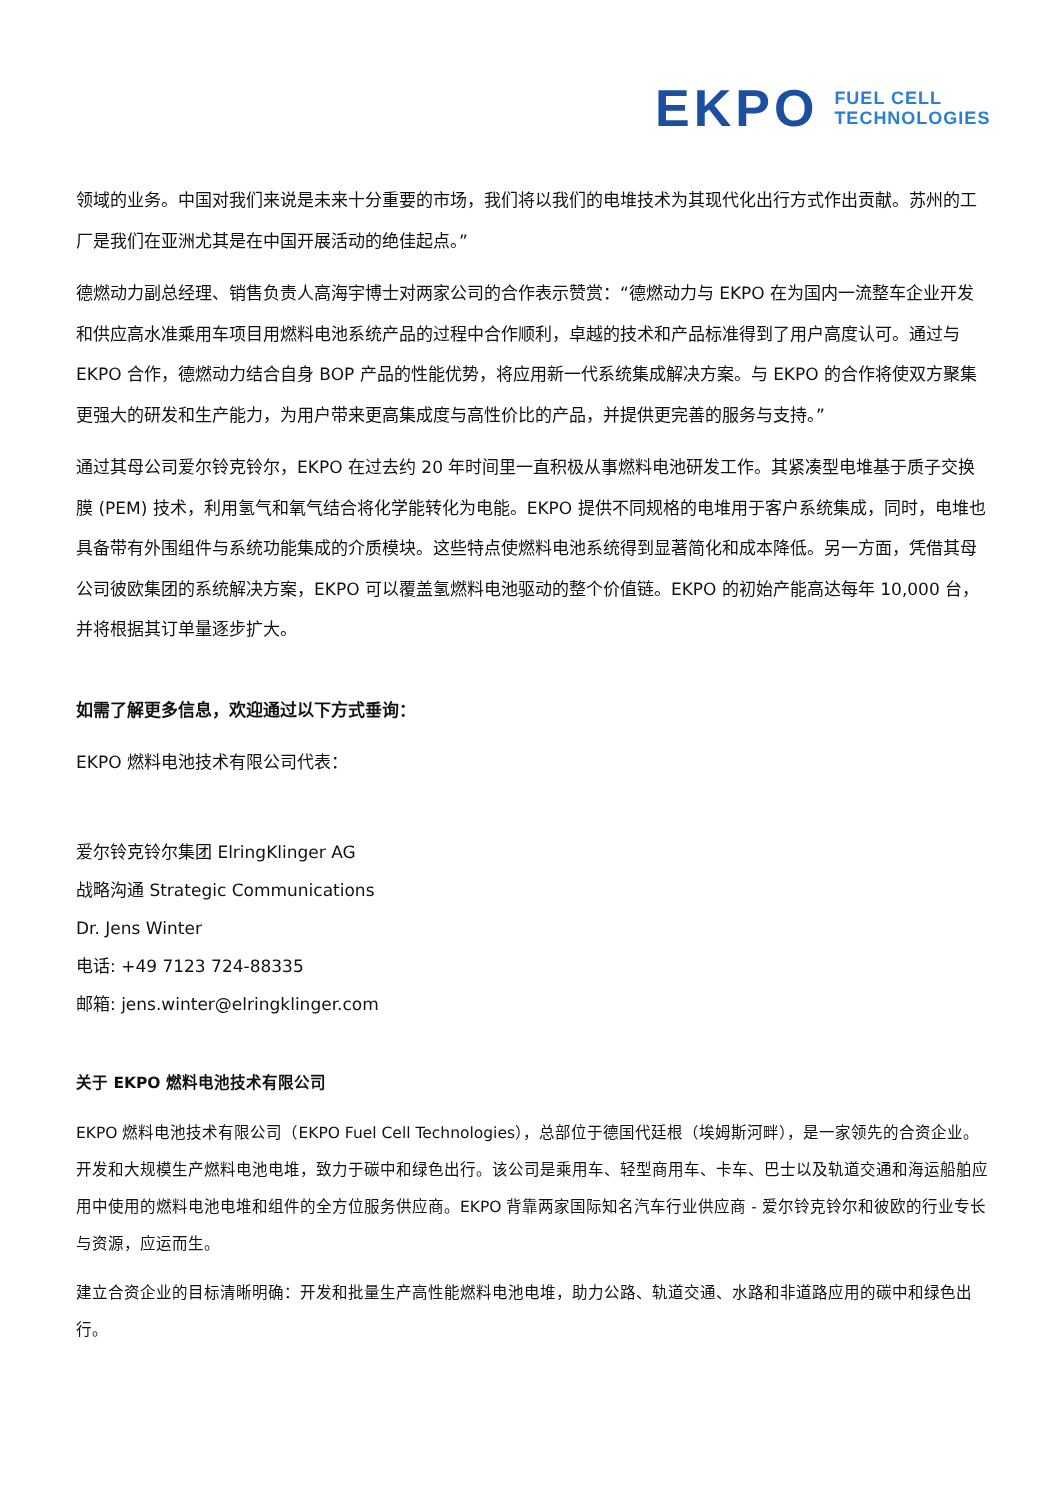EKPO FUEL CELL
TECHNOLOGIES
领域的业务。中国对我们来说是未来十分重要的市场，我们将以我们的电堆技术为其现代化出行方式作出贡献。苏州的工厂是我们在亚洲尤其是在中国开展活动的绝佳起点。”
德燃动力副总经理、销售负责人高海宇博士对两家公司的合作表示赞赏：“德燃动力与 EKPO 在为国内一流整车企业开发和供应高水准乘用车项目用燃料电池系统产品的过程中合作顺利，卓越的技术和产品标准得到了用户高度认可。通过与 EKPO 合作，德燃动力结合自身 BOP 产品的性能优势，将应用新一代系统集成解决方案。与 EKPO 的合作将使双方聚集更强大的研发和生产能力，为用户带来更高集成度与高性价比的产品，并提供更完善的服务与支持。”
通过其母公司爱尔铃克铃尔，EKPO 在过去约 20 年时间里一直积极从事燃料电池研发工作。其紧凑型电堆基于质子交换膜 (PEM) 技术，利用氢气和氧气结合将化学能转化为电能。EKPO 提供不同规格的电堆用于客户系统集成，同时，电堆也具备带有外围组件与系统功能集成的介质模块。这些特点使燃料电池系统得到显著简化和成本降低。另一方面，凭借其母公司彼欧集团的系统解决方案，EKPO 可以覆盖氢燃料电池驱动的整个价值链。EKPO 的初始产能高达每年 10,000 台，并将根据其订单量逐步扩大。
如需了解更多信息，欢迎通过以下方式垂询：
EKPO 燃料电池技术有限公司代表：
爱尔铃克铃尔集团 ElringKlinger AG
战略沟通 Strategic Communications
Dr. Jens Winter
电话: +49 7123 724-88335
邮箱: jens.winter@elringklinger.com
关于 EKPO 燃料电池技术有限公司
EKPO 燃料电池技术有限公司（EKPO Fuel Cell Technologies），总部位于德国代廷根（埃姆斯河畔），是一家领先的合资企业。开发和大规模生产燃料电池电堆，致力于碳中和绿色出行。该公司是乘用车、轻型商用车、卡车、巴士以及轨道交通和海运船舶应用中使用的燃料电池电堆和组件的全方位服务供应商。EKPO 背靠两家国际知名汽车行业供应商 - 爱尔铃克铃尔和彼欧的行业专长与资源，应运而生。
建立合资企业的目标清晰明确：开发和批量生产高性能燃料电池电堆，助力公路、轨道交通、水路和非道路应用的碳中和绿色出行。